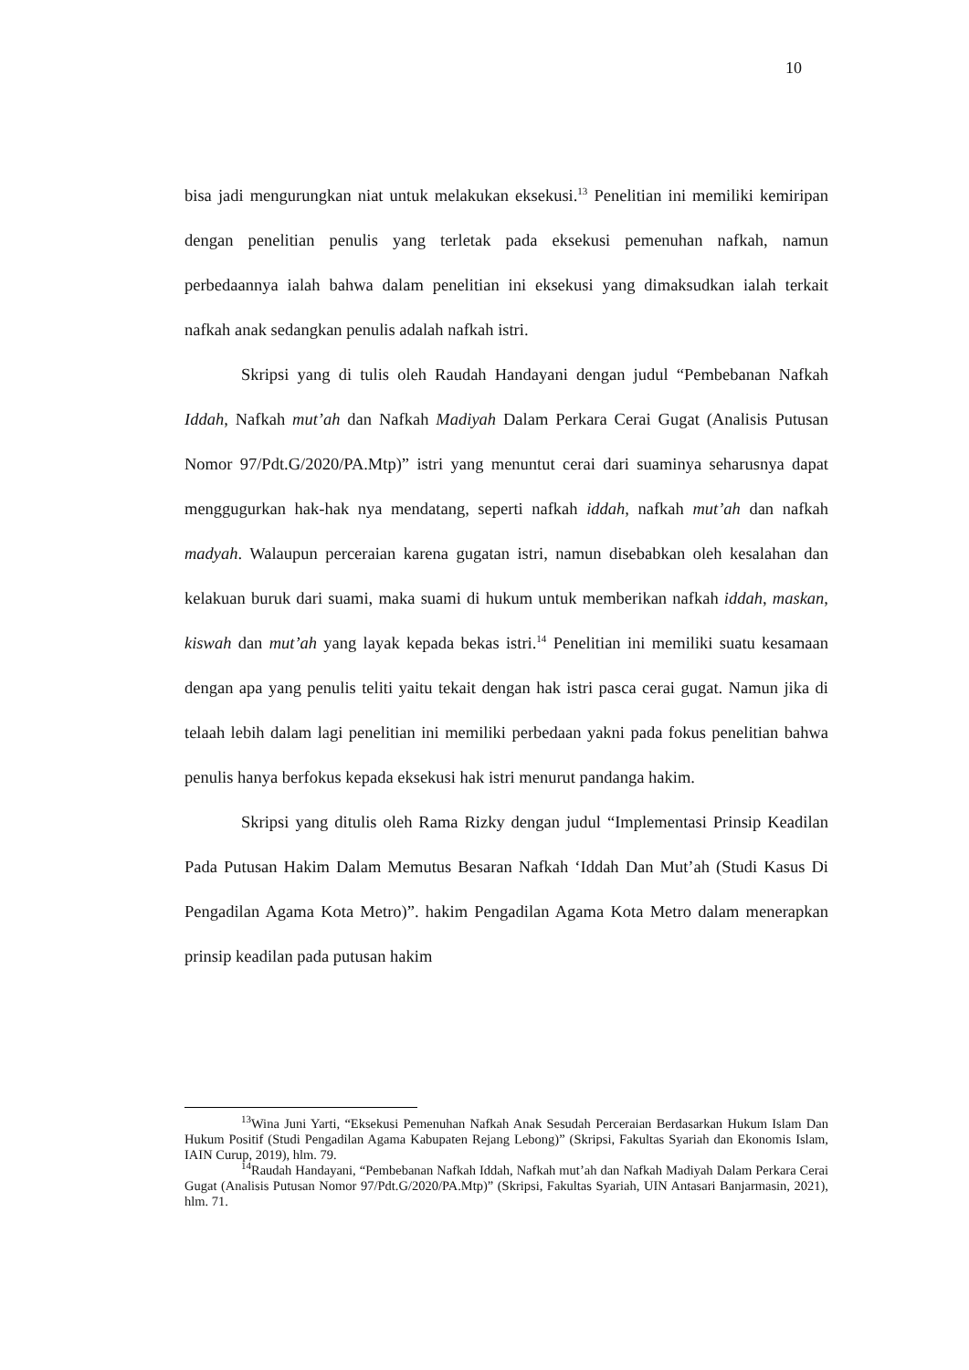10
bisa jadi mengurungkan niat untuk melakukan eksekusi.<sup>13</sup> Penelitian ini memiliki kemiripan dengan penelitian penulis yang terletak pada eksekusi pemenuhan nafkah, namun perbedaannya ialah bahwa dalam penelitian ini eksekusi yang dimaksudkan ialah terkait nafkah anak sedangkan penulis adalah nafkah istri.
Skripsi yang di tulis oleh Raudah Handayani dengan judul “Pembebanan Nafkah Iddah, Nafkah mut’ah dan Nafkah Madiyah Dalam Perkara Cerai Gugat (Analisis Putusan Nomor 97/Pdt.G/2020/PA.Mtp)” istri yang menuntut cerai dari suaminya seharusnya dapat menggugurkan hak-hak nya mendatang, seperti nafkah iddah, nafkah mut’ah dan nafkah madyah. Walaupun perceraian karena gugatan istri, namun disebabkan oleh kesalahan dan kelakuan buruk dari suami, maka suami di hukum untuk memberikan nafkah iddah, maskan, kiswah dan mut’ah yang layak kepada bekas istri.<sup>14</sup> Penelitian ini memiliki suatu kesamaan dengan apa yang penulis teliti yaitu tekait dengan hak istri pasca cerai gugat. Namun jika di telaah lebih dalam lagi penelitian ini memiliki perbedaan yakni pada fokus penelitian bahwa penulis hanya berfokus kepada eksekusi hak istri menurut pandanga hakim.
Skripsi yang ditulis oleh Rama Rizky dengan judul “Implementasi Prinsip Keadilan Pada Putusan Hakim Dalam Memutus Besaran Nafkah ‘Iddah Dan Mut’ah (Studi Kasus Di Pengadilan Agama Kota Metro)”. hakim Pengadilan Agama Kota Metro dalam menerapkan prinsip keadilan pada putusan hakim
<sup>13</sup> Wina Juni Yarti, “Eksekusi Pemenuhan Nafkah Anak Sesudah Perceraian Berdasarkan Hukum Islam Dan Hukum Positif (Studi Pengadilan Agama Kabupaten Rejang Lebong)” (Skripsi, Fakultas Syariah dan Ekonomis Islam, IAIN Curup, 2019), hlm. 79.
<sup>14</sup> Raudah Handayani, “Pembebanan Nafkah Iddah, Nafkah mut’ah dan Nafkah Madiyah Dalam Perkara Cerai Gugat (Analisis Putusan Nomor 97/Pdt.G/2020/PA.Mtp)” (Skripsi, Fakultas Syariah, UIN Antasari Banjarmasin, 2021), hlm. 71.